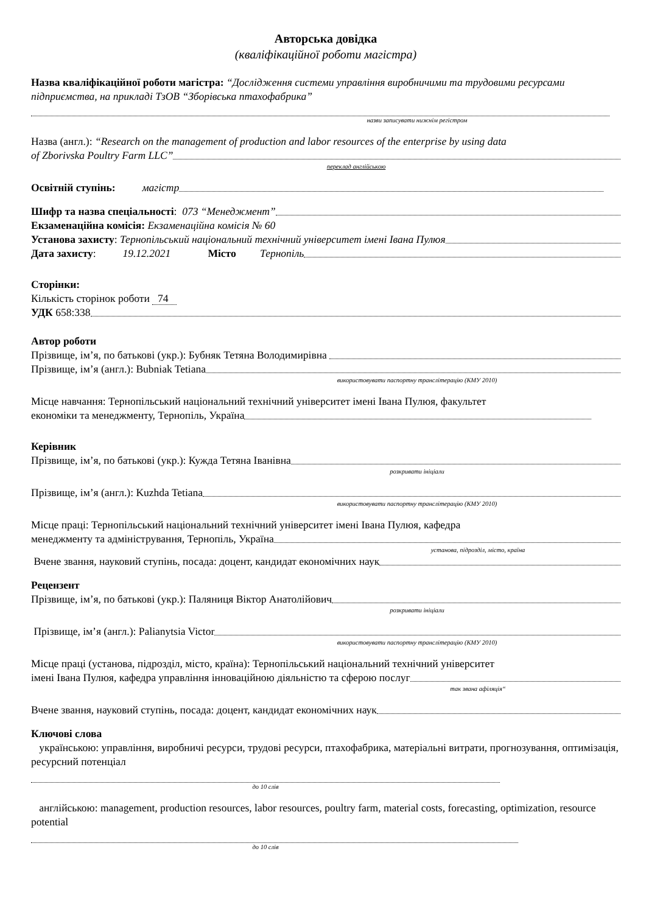Авторська довідка
(кваліфікаційної роботи магістра)
Назва кваліфікаційної роботи магістра: “Дослідження системи управління виробничими та трудовими ресурсами підприємства, на прикладі ТзОВ “Зборівська птахофабрика”
назви записувати нижнім регістром
Назва (англ.): “Research on the management of production and labor resources of the enterprise by using data
of Zborivska Poultry Farm LLC”
переклад англійською
Освітній ступінь: магістр
Шифр та назва спеціальності: 073 “Менеджмент”
Екзаменаційна комісія: Екзаменаційна комісія № 60
Установа захисту: Тернопільський національний технічний університет імені Івана Пулюя
Дата захисту: 19.12.2021 Місто Тернопіль
Сторінки:
Кількість сторінок роботи 74
УДК 658:338
Автор роботи
Прізвище, ім’я, по батькові (укр.): Бубняк Тетяна Володимирівна
Прізвище, ім’я (англ.): Bubniak Tetiana
використовувати паспортну транслітерацію (КМУ 2010)
Місце навчання: Тернопільський національний технічний університет імені Івана Пулюя, факультет
економіки та менеджменту, Тернопіль, Україна
Керівник
Прізвище, ім’я, по батькові (укр.): Кужда Тетяна Іванівна
розкривати ініціали
Прізвище, ім’я (англ.): Kuzhda Tetiana
використовувати паспортну транслітерацію (КМУ 2010)
Місце праці: Тернопільський національний технічний університет імені Івана Пулюя, кафедра
менеджменту та адміністрування, Тернопіль, Україна
установа, підрозділ, місто, країна
Вчене звання, науковий ступінь, посада: доцент, кандидат економічних наук
Рецензент
Прізвище, ім’я, по батькові (укр.): Паляниця Віктор Анатолійович
розкривати ініціали
Прізвище, ім’я (англ.): Palianytsia Victor
використовувати паспортну транслітерацію (КМУ 2010)
Місце праці (установа, підрозділ, місто, країна): Тернопільський національний технічний університет
імені Івана Пулюя, кафедра управління інноваційною діяльністю та сферою послуг
так звана афіляція“
Вчене звання, науковий ступінь, посада: доцент, кандидат економічних наук
Ключові слова
українською: управління, виробничі ресурси, трудові ресурси, птахофабрика, матеріальні витрати, прогнозування, оптимізація, ресурсний потенціал
до 10 слів
англійською: management, production resources, labor resources, poultry farm, material costs, forecasting, optimization, resource potential
до 10 слів